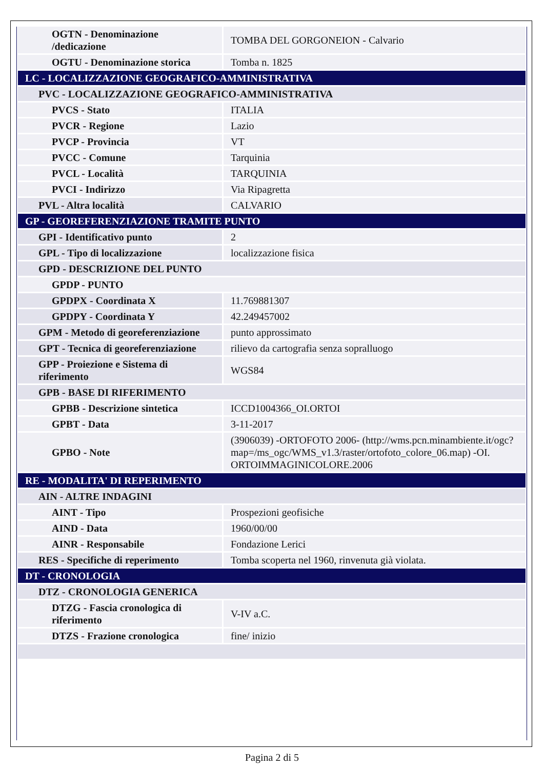| OGTN - Denominazione /dedicazione | TOMBA DEL GORGONEION - Calvario |
| OGTU - Denominazione storica | Tomba n. 1825 |
| LC - LOCALIZZAZIONE GEOGRAFICO-AMMINISTRATIVA | |
| PVC - LOCALIZZAZIONE GEOGRAFICO-AMMINISTRATIVA | |
| PVCS - Stato | ITALIA |
| PVCR - Regione | Lazio |
| PVCP - Provincia | VT |
| PVCC - Comune | Tarquinia |
| PVCL - Località | TARQUINIA |
| PVCI - Indirizzo | Via Ripagretta |
| PVL - Altra località | CALVARIO |
| GP - GEOREFERENZIAZIONE TRAMITE PUNTO | |
| GPI - Identificativo punto | 2 |
| GPL - Tipo di localizzazione | localizzazione fisica |
| GPD - DESCRIZIONE DEL PUNTO | |
| GPDP - PUNTO | |
| GPDPX - Coordinata X | 11.769881307 |
| GPDPY - Coordinata Y | 42.249457002 |
| GPM - Metodo di georeferenziazione | punto approssimato |
| GPT - Tecnica di georeferenziazione | rilievo da cartografia senza sopralluogo |
| GPP - Proiezione e Sistema di riferimento | WGS84 |
| GPB - BASE DI RIFERIMENTO | |
| GPBB - Descrizione sintetica | ICCD1004366_OI.ORTOI |
| GPBT - Data | 3-11-2017 |
| GPBO - Note | (3906039) -ORTOFOTO 2006- (http://wms.pcn.minambiente.it/ogc?map=/ms_ogc/WMS_v1.3/raster/ortofoto_colore_06.map) -OI. ORTOIMMAGINICOLORE.2006 |
| RE - MODALITA' DI REPERIMENTO | |
| AIN - ALTRE INDAGINI | |
| AINT - Tipo | Prospezioni geofisiche |
| AIND - Data | 1960/00/00 |
| AINR - Responsabile | Fondazione Lerici |
| RES - Specifiche di reperimento | Tomba scoperta nel 1960, rinvenuta già violata. |
| DT - CRONOLOGIA | |
| DTZ - CRONOLOGIA GENERICA | |
| DTZG - Fascia cronologica di riferimento | V-IV a.C. |
| DTZS - Frazione cronologica | fine/ inizio |
Pagina 2 di 5